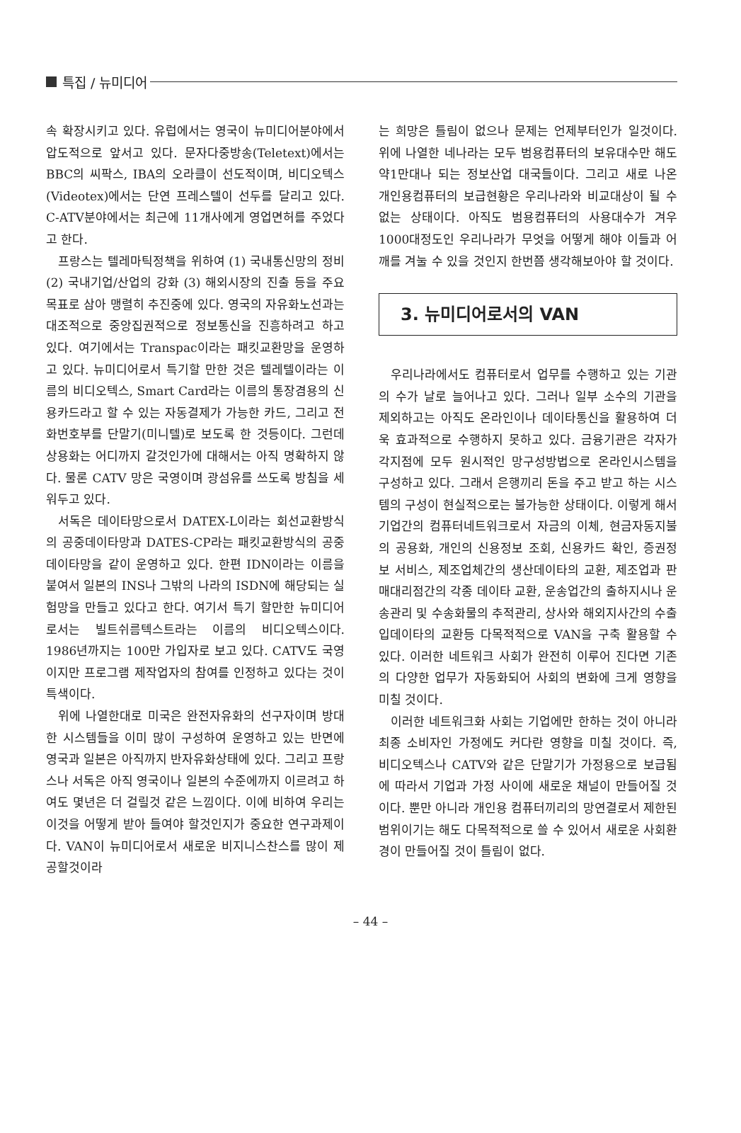특집 / 뉴미디어
속 확장시키고 있다. 유럽에서는 영국이 뉴미디어분야에서 압도적으로 앞서고 있다. 문자다중방송(Teletext)에서는 BBC의 씨팍스, IBA의 오라클이 선도적이며, 비디오텍스(Videotex)에서는 단연 프레스텔이 선두를 달리고 있다. C-ATV분야에서는 최근에 11개사에게 영업면허를 주었다고 한다.
프랑스는 텔레마틱정책을 위하여 (1) 국내통신망의 정비 (2) 국내기업/산업의 강화 (3) 해외시장의 진출 등을 주요목표로 삼아 맹렬히 추진중에 있다. 영국의 자유화노선과는 대조적으로 중앙집권적으로 정보통신을 진흥하려고 하고 있다. 여기에서는 Transpac이라는 패킷교환망을 운영하고 있다. 뉴미디어로서 특기할 만한 것은 텔레텔이라는 이름의 비디오텍스, Smart Card라는 이름의 통장겸용의 신용카드라고 할 수 있는 자동결제가 가능한 카드, 그리고 전화번호부를 단말기(미니텔)로 보도록 한 것등이다. 그런데 상용화는 어디까지 갈것인가에 대해서는 아직 명확하지 않다. 물론 CATV 망은 국영이며 광섬유를 쓰도록 방침을 세워두고 있다.
서독은 데이타망으로서 DATEX-L이라는 회선교환방식의 공중데이타망과 DATES-CP라는 패킷교환방식의 공중데이타망을 같이 운영하고 있다. 한편 IDN이라는 이름을 붙여서 일본의 INS나 그밖의 나라의 ISDN에 해당되는 실험망을 만들고 있다고 한다. 여기서 특기 할만한 뉴미디어로서는 빌트쉬름텍스트라는 이름의 비디오텍스이다. 1986년까지는 100만 가입자로 보고 있다. CATV도 국영이지만 프로그램 제작업자의 참여를 인정하고 있다는 것이 특색이다.
위에 나열한대로 미국은 완전자유화의 선구자이며 방대한 시스템들을 이미 많이 구성하여 운영하고 있는 반면에 영국과 일본은 아직까지 반자유화상태에 있다. 그리고 프랑스나 서독은 아직 영국이나 일본의 수준에까지 이르려고 하여도 몇년은 더 걸릴것 같은 느낌이다. 이에 비하여 우리는 이것을 어떻게 받아 들여야 할것인지가 중요한 연구과제이다. VAN이 뉴미디어로서 새로운 비지니스찬스를 많이 제공할것이라
는 희망은 틀림이 없으나 문제는 언제부터인가 일것이다. 위에 나열한 네나라는 모두 범용컴퓨터의 보유대수만 해도 약1만대나 되는 정보산업 대국들이다. 그리고 새로 나온 개인용컴퓨터의 보급현황은 우리나라와 비교대상이 될 수 없는 상태이다. 아직도 범용컴퓨터의 사용대수가 겨우 1000대정도인 우리나라가 무엇을 어떻게 해야 이들과 어깨를 겨눌 수 있을 것인지 한번쯤 생각해보아야 할 것이다.
3. 뉴미디어로서의 VAN
우리나라에서도 컴퓨터로서 업무를 수행하고 있는 기관의 수가 날로 늘어나고 있다. 그러나 일부 소수의 기관을 제외하고는 아직도 온라인이나 데이타통신을 활용하여 더욱 효과적으로 수행하지 못하고 있다. 금융기관은 각자가 각지점에 모두 원시적인 망구성방법으로 온라인시스템을 구성하고 있다. 그래서 은행끼리 돈을 주고 받고 하는 시스템의 구성이 현실적으로는 불가능한 상태이다. 이렇게 해서 기업간의 컴퓨터네트워크로서 자금의 이체, 현금자동지불의 공용화, 개인의 신용정보 조회, 신용카드 확인, 증권정보 서비스, 제조업체간의 생산데이타의 교환, 제조업과 판매대리점간의 각종 데이타 교환, 운송업간의 출하지시나 운송관리 및 수송화물의 추적관리, 상사와 해외지사간의 수출입데이타의 교환등 다목적적으로 VAN을 구축 활용할 수 있다. 이러한 네트워크 사회가 완전히 이루어 진다면 기존의 다양한 업무가 자동화되어 사회의 변화에 크게 영향을 미칠 것이다.
이러한 네트워크화 사회는 기업에만 한하는 것이 아니라 최종 소비자인 가정에도 커다란 영향을 미칠 것이다. 즉, 비디오텍스나 CATV와 같은 단말기가 가정용으로 보급됨에 따라서 기업과 가정 사이에 새로운 채널이 만들어질 것이다. 뿐만 아니라 개인용 컴퓨터끼리의 망연결로서 제한된 범위이기는 해도 다목적적으로 쓸 수 있어서 새로운 사회환경이 만들어질 것이 틀림이 없다.
– 44 –